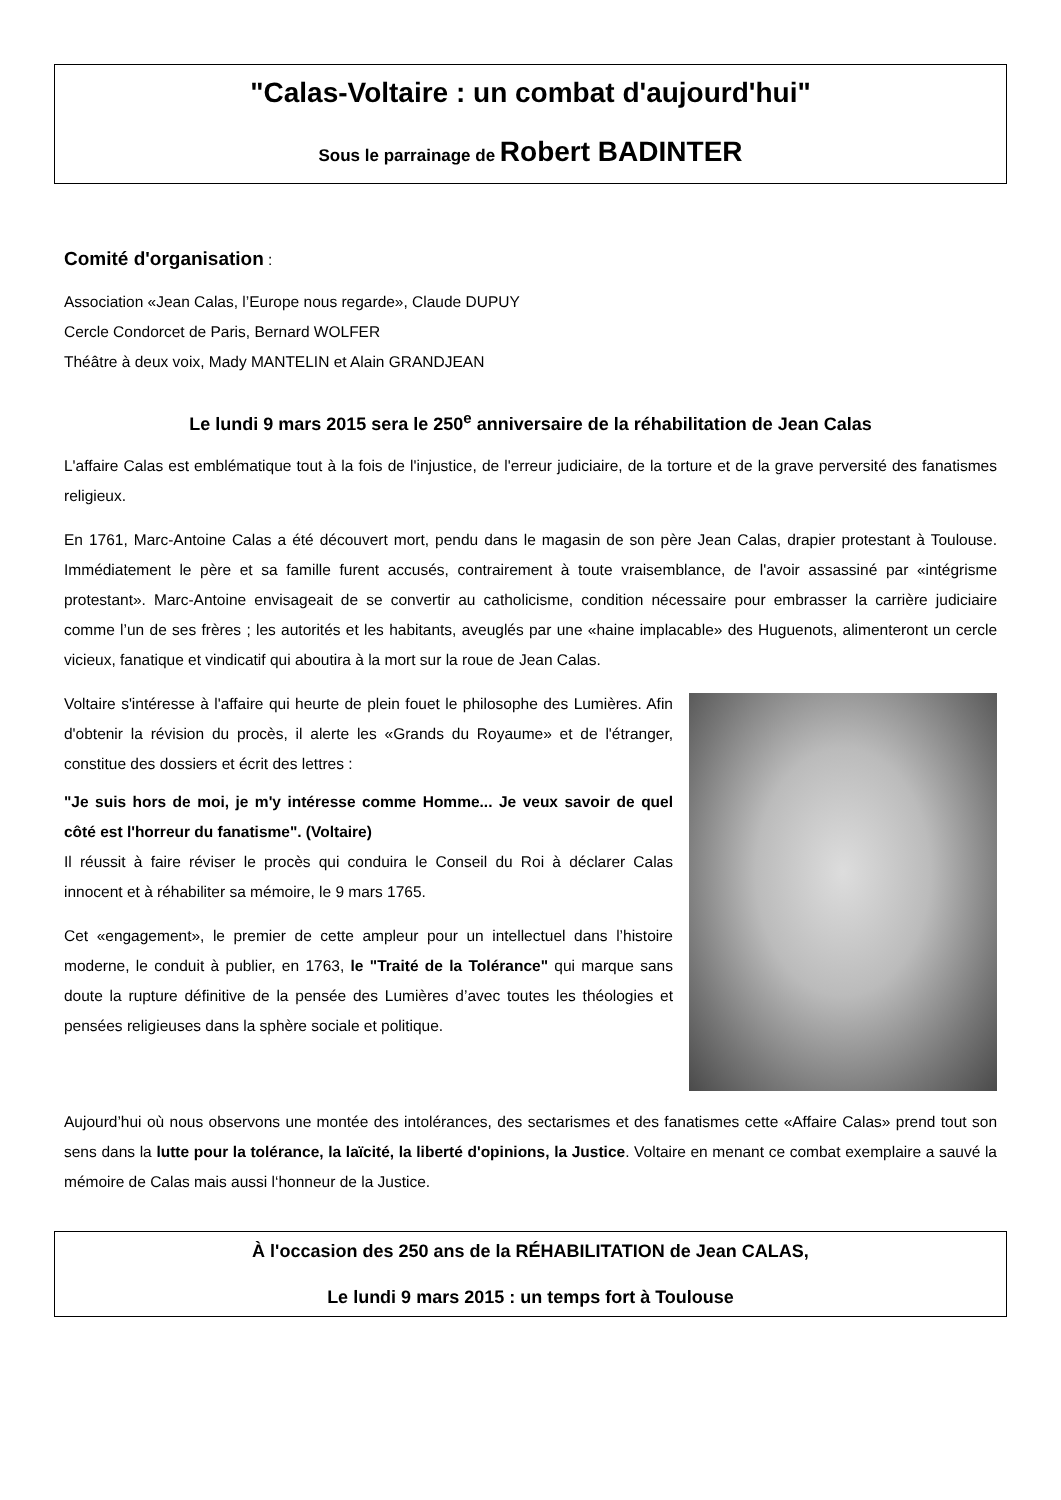"Calas-Voltaire : un combat d'aujourd'hui"
Sous le parrainage de Robert BADINTER
Comité d'organisation :
Association «Jean Calas, l’Europe nous regarde», Claude DUPUY
Cercle Condorcet de Paris, Bernard WOLFER
Théâtre à deux voix, Mady MANTELIN et Alain GRANDJEAN
Le lundi 9 mars 2015 sera le 250<sup>e</sup> anniversaire de la réhabilitation de Jean Calas
L'affaire Calas est emblématique tout à la fois de l'injustice, de l'erreur judiciaire, de la torture et de la grave perversité des fanatismes religieux.
En 1761, Marc-Antoine Calas a été découvert mort, pendu dans le magasin de son père Jean Calas, drapier protestant à Toulouse. Immédiatement le père et sa famille furent accusés, contrairement à toute vraisemblance, de l'avoir assassiné par «intégrisme protestant». Marc-Antoine envisageait de se convertir au catholicisme, condition nécessaire pour embrasser la carrière judiciaire comme l’un de ses frères ; les autorités et les habitants, aveuglés par une «haine implacable» des Huguenots, alimenteront un cercle vicieux, fanatique et vindicatif qui aboutira à la mort sur la roue de Jean Calas.
Voltaire s'intéresse à l'affaire qui heurte de plein fouet le philosophe des Lumières. Afin d'obtenir la révision du procès, il alerte les «Grands du Royaume» et de l'étranger, constitue des dossiers et écrit des lettres :
"Je suis hors de moi, je m'y intéresse comme Homme... Je veux savoir de quel côté est l'horreur du fanatisme". (Voltaire)
Il réussit à faire réviser le procès qui conduira le Conseil du Roi à déclarer Calas innocent et à réhabiliter sa mémoire, le 9 mars 1765.
Cet «engagement», le premier de cette ampleur pour un intellectuel dans l’histoire moderne, le conduit à publier, en 1763, le "Traité de la Tolérance" qui marque sans doute la rupture définitive de la pensée des Lumières d’avec toutes les théologies et pensées religieuses dans la sphère sociale et politique.
Aujourd’hui où nous observons une montée des intolérances, des sectarismes et des fanatismes cette «Affaire Calas» prend tout son sens dans la lutte pour la tolérance, la laïcité, la liberté d'opinions, la Justice. Voltaire en menant ce combat exemplaire a sauvé la mémoire de Calas mais aussi l‘honneur de la Justice.
À l'occasion des 250 ans de la RÉHABILITATION de Jean CALAS,
Le lundi 9 mars 2015 : un temps fort à Toulouse